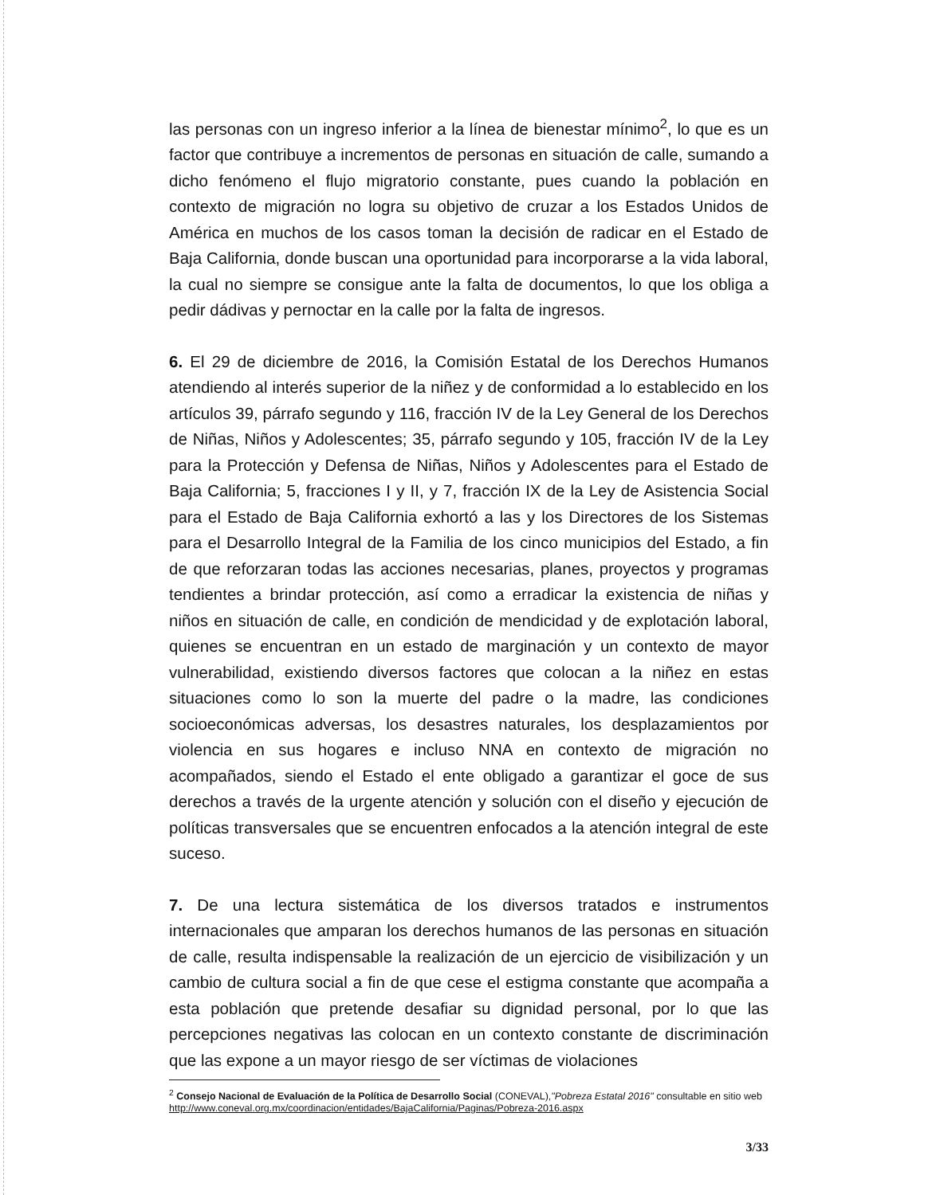las personas con un ingreso inferior a la línea de bienestar mínimo<sup>2</sup>, lo que es un factor que contribuye a incrementos de personas en situación de calle, sumando a dicho fenómeno el flujo migratorio constante, pues cuando la población en contexto de migración no logra su objetivo de cruzar a los Estados Unidos de América en muchos de los casos toman la decisión de radicar en el Estado de Baja California, donde buscan una oportunidad para incorporarse a la vida laboral, la cual no siempre se consigue ante la falta de documentos, lo que los obliga a pedir dádivas y pernoctar en la calle por la falta de ingresos.
6. El 29 de diciembre de 2016, la Comisión Estatal de los Derechos Humanos atendiendo al interés superior de la niñez y de conformidad a lo establecido en los artículos 39, párrafo segundo y 116, fracción IV de la Ley General de los Derechos de Niñas, Niños y Adolescentes; 35, párrafo segundo y 105, fracción IV de la Ley para la Protección y Defensa de Niñas, Niños y Adolescentes para el Estado de Baja California; 5, fracciones I y II, y 7, fracción IX de la Ley de Asistencia Social para el Estado de Baja California exhortó a las y los Directores de los Sistemas para el Desarrollo Integral de la Familia de los cinco municipios del Estado, a fin de que reforzaran todas las acciones necesarias, planes, proyectos y programas tendientes a brindar protección, así como a erradicar la existencia de niñas y niños en situación de calle, en condición de mendicidad y de explotación laboral, quienes se encuentran en un estado de marginación y un contexto de mayor vulnerabilidad, existiendo diversos factores que colocan a la niñez en estas situaciones como lo son la muerte del padre o la madre, las condiciones socioeconómicas adversas, los desastres naturales, los desplazamientos por violencia en sus hogares e incluso NNA en contexto de migración no acompañados, siendo el Estado el ente obligado a garantizar el goce de sus derechos a través de la urgente atención y solución con el diseño y ejecución de políticas transversales que se encuentren enfocados a la atención integral de este suceso.
7. De una lectura sistemática de los diversos tratados e instrumentos internacionales que amparan los derechos humanos de las personas en situación de calle, resulta indispensable la realización de un ejercicio de visibilización y un cambio de cultura social a fin de que cese el estigma constante que acompaña a esta población que pretende desafiar su dignidad personal, por lo que las percepciones negativas las colocan en un contexto constante de discriminación que las expone a un mayor riesgo de ser víctimas de violaciones
<sup>2</sup> Consejo Nacional de Evaluación de la Política de Desarrollo Social (CONEVAL),"Pobreza Estatal 2016" consultable en sitio web http://www.coneval.org.mx/coordinacion/entidades/BajaCalifornia/Paginas/Pobreza-2016.aspx
3/33